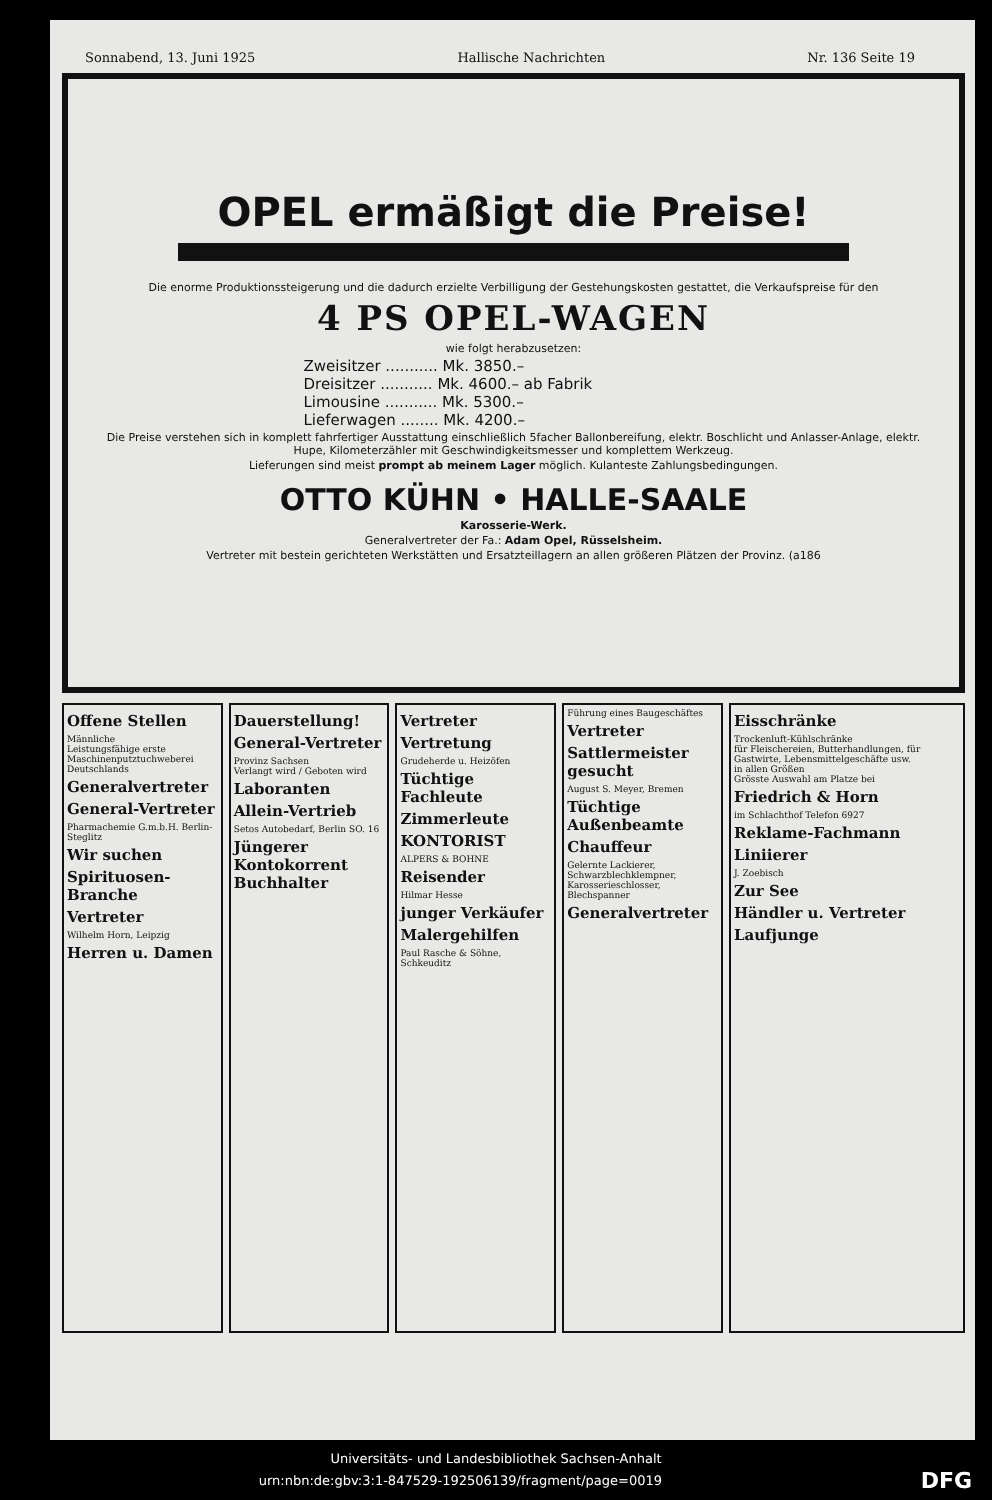Sonnabend, 13. Juni 1925 Hallische Nachrichten Nr. 136 Seite 19
OPEL ermäßigt die Preise!
Die enorme Produktionssteigerung und die dadurch erzielte Verbilligung der Gestehungskosten gestattet, die Verkaufspreise für den
4 PS OPEL-WAGEN
wie folgt herabzusetzen:
Zweisitzer ........... Mk. 3850.–
Dreisitzer ........... Mk. 4600.– ab Fabrik
Limousine ........... Mk. 5300.–
Lieferwagen ........ Mk. 4200.–
Die Preise verstehen sich in komplett fahrfertiger Ausstattung einschließlich 5facher Ballonbereifung, elektr. Boschlicht und Anlasser-Anlage, elektr. Hupe, Kilometerzähler mit Geschwindigkeitsmesser und komplettem Werkzeug.
Lieferungen sind meist prompt ab meinem Lager möglich. Kulanteste Zahlungsbedingungen.
OTTO KÜHN • HALLE-SAALE
Karosserie-Werk.
Generalvertreter der Fa.: Adam Opel, Rüsselsheim.
Vertreter mit bestein gerichteten Werkstätten und Ersatzteillagern an allen größeren Plätzen der Provinz. (a186
Offene Stellen
Männliche
Leistungsfähige erste Maschinenputztuchweberei Deutschlands
Generalvertreter
General-Vertreter
Pharmachemie G.m.b.H. Berlin-Steglitz
Wir suchen
Spirituosen-Branche
Vertreter
Wilhelm Horn, Leipzig
Herren u. Damen
Dauerstellung!
General-Vertreter
Provinz Sachsen
Verlangt wird / Geboten wird
Laboranten
Allein-Vertrieb
Setos Autobedarf, Berlin SO. 16
Jüngerer Kontokorrent Buchhalter
Vertreter
Vertretung
Grudeherde u. Heizöfen
Tüchtige Fachleute
Zimmerleute
KONTORIST
ALPERS & BOHNE
Reisender
Hilmar Hesse
junger Verkäufer
Malergehilfen
Paul Rasche & Söhne, Schkeuditz
Führung eines Baugeschäftes
Vertreter
Sattlermeister gesucht
August S. Meyer, Bremen
Tüchtige Außenbeamte
Chauffeur
Gelernte Lackierer, Schwarzblechklempner, Karosserieschlosser, Blechspanner
Generalvertreter
Eisschränke
Trockenluft-Kühlschränke
für Fleischereien, Butterhandlungen, für Gastwirte, Lebensmittelgeschäfte usw.
in allen Größen
Grösste Auswahl am Platze bei
Friedrich & Horn
im Schlachthof Telefon 6927
Reklame-Fachmann
Liniierer
J. Zoebisch
Zur See
Händler u. Vertreter
Laufjunge
Universitäts- und Landesbibliothek Sachsen-Anhalt
urn:nbn:de:gbv:3:1-847529-192506139/fragment/page=0019 DFG